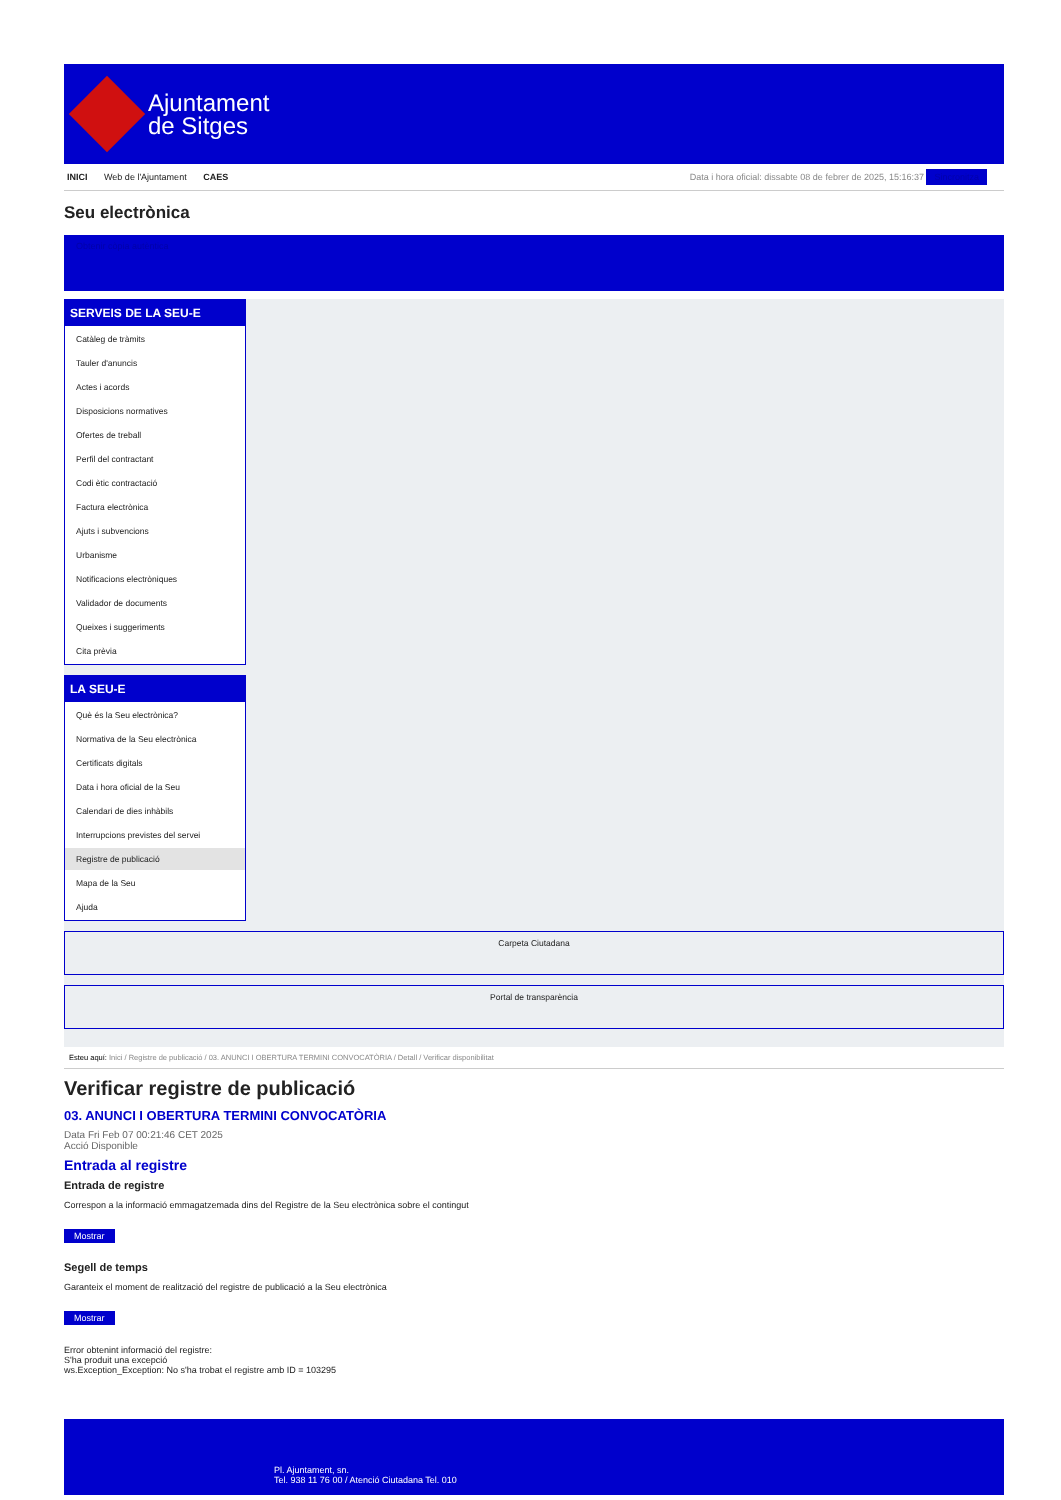Ajuntament
de Sitges
INICI Web de l'Ajuntament CAES Data i hora oficial: dissabte 08 de febrer de 2025, 15:16:37 Sincronitza
Seu electrònica
Obtenir còpia autèntica
SERVEIS DE LA SEU-E
Catàleg de tràmits
Tauler d'anuncis
Actes i acords
Disposicions normatives
Ofertes de treball
Perfil del contractant
Codi ètic contractació
Factura electrònica
Ajuts i subvencions
Urbanisme
Notificacions electròniques
Validador de documents
Queixes i suggeriments
Cita prèvia
LA SEU-E
Què és la Seu electrònica?
Normativa de la Seu electrònica
Certificats digitals
Data i hora oficial de la Seu
Calendari de dies inhàbils
Interrupcions previstes del servei
Registre de publicació
Mapa de la Seu
Ajuda
Carpeta Ciutadana
Portal de transparència
Esteu aquí: Inici / Registre de publicació / 03. ANUNCI I OBERTURA TERMINI CONVOCATÒRIA / Detall / Verificar disponibilitat
Verificar registre de publicació
03. ANUNCI I OBERTURA TERMINI CONVOCATÒRIA
Data Fri Feb 07 00:21:46 CET 2025
Acció Disponible
Entrada al registre
Entrada de registre
Correspon a la informació emmagatzemada dins del Registre de la Seu electrònica sobre el contingut
Mostrar
Segell de temps
Garanteix el moment de realització del registre de publicació a la Seu electrònica
Mostrar
Error obtenint informació del registre:
S'ha produit una excepció
ws.Exception_Exception: No s'ha trobat el registre amb ID = 103295
Pl. Ajuntament, sn.
Tel. 938 11 76 00 / Atenció Ciutadana Tel. 010